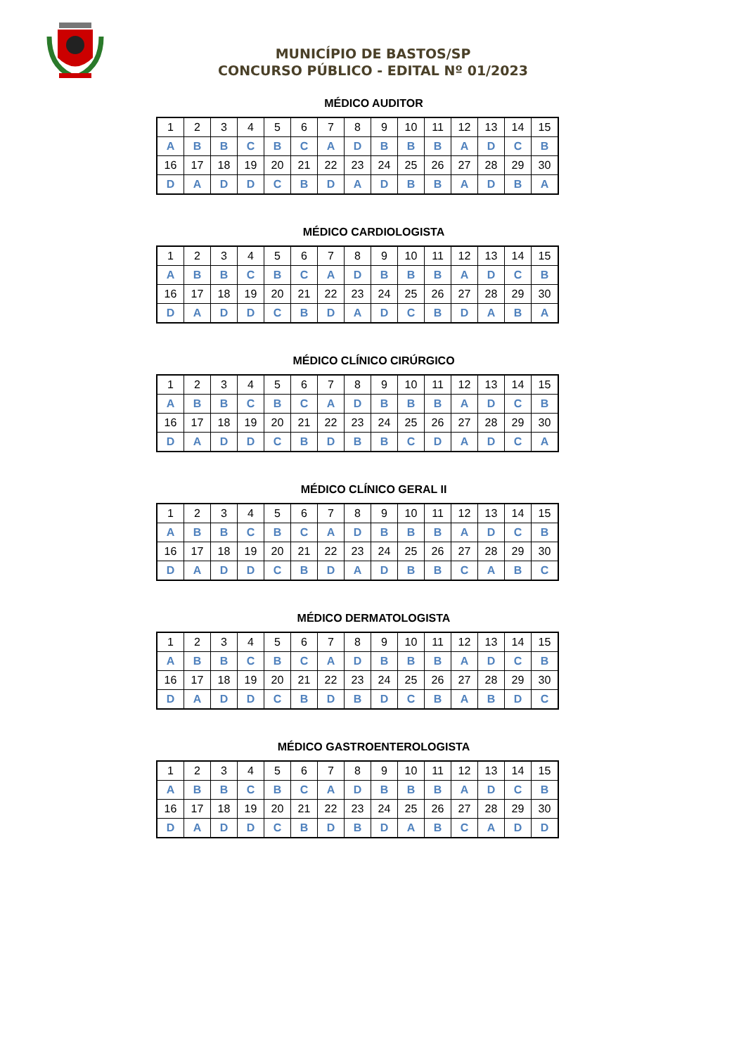MUNICÍPIO DE BASTOS/SP
CONCURSO PÚBLICO - EDITAL Nº 01/2023
MÉDICO AUDITOR
| 1 | 2 | 3 | 4 | 5 | 6 | 7 | 8 | 9 | 10 | 11 | 12 | 13 | 14 | 15 |
| A | B | B | C | B | C | A | D | B | B | B | A | D | C | B |
| 16 | 17 | 18 | 19 | 20 | 21 | 22 | 23 | 24 | 25 | 26 | 27 | 28 | 29 | 30 |
| D | A | D | D | C | B | D | A | D | B | B | A | D | B | A |
MÉDICO CARDIOLOGISTA
| 1 | 2 | 3 | 4 | 5 | 6 | 7 | 8 | 9 | 10 | 11 | 12 | 13 | 14 | 15 |
| A | B | B | C | B | C | A | D | B | B | B | A | D | C | B |
| 16 | 17 | 18 | 19 | 20 | 21 | 22 | 23 | 24 | 25 | 26 | 27 | 28 | 29 | 30 |
| D | A | D | D | C | B | D | A | D | C | B | D | A | B | A |
MÉDICO CLÍNICO CIRÚRGICO
| 1 | 2 | 3 | 4 | 5 | 6 | 7 | 8 | 9 | 10 | 11 | 12 | 13 | 14 | 15 |
| A | B | B | C | B | C | A | D | B | B | B | A | D | C | B |
| 16 | 17 | 18 | 19 | 20 | 21 | 22 | 23 | 24 | 25 | 26 | 27 | 28 | 29 | 30 |
| D | A | D | D | C | B | D | B | B | C | D | A | D | C | A |
MÉDICO CLÍNICO GERAL II
| 1 | 2 | 3 | 4 | 5 | 6 | 7 | 8 | 9 | 10 | 11 | 12 | 13 | 14 | 15 |
| A | B | B | C | B | C | A | D | B | B | B | A | D | C | B |
| 16 | 17 | 18 | 19 | 20 | 21 | 22 | 23 | 24 | 25 | 26 | 27 | 28 | 29 | 30 |
| D | A | D | D | C | B | D | A | D | B | B | C | A | B | C |
MÉDICO DERMATOLOGISTA
| 1 | 2 | 3 | 4 | 5 | 6 | 7 | 8 | 9 | 10 | 11 | 12 | 13 | 14 | 15 |
| A | B | B | C | B | C | A | D | B | B | B | A | D | C | B |
| 16 | 17 | 18 | 19 | 20 | 21 | 22 | 23 | 24 | 25 | 26 | 27 | 28 | 29 | 30 |
| D | A | D | D | C | B | D | B | D | C | B | A | B | D | C |
MÉDICO GASTROENTEROLOGISTA
| 1 | 2 | 3 | 4 | 5 | 6 | 7 | 8 | 9 | 10 | 11 | 12 | 13 | 14 | 15 |
| A | B | B | C | B | C | A | D | B | B | B | A | D | C | B |
| 16 | 17 | 18 | 19 | 20 | 21 | 22 | 23 | 24 | 25 | 26 | 27 | 28 | 29 | 30 |
| D | A | D | D | C | B | D | B | D | A | B | C | A | D | D |